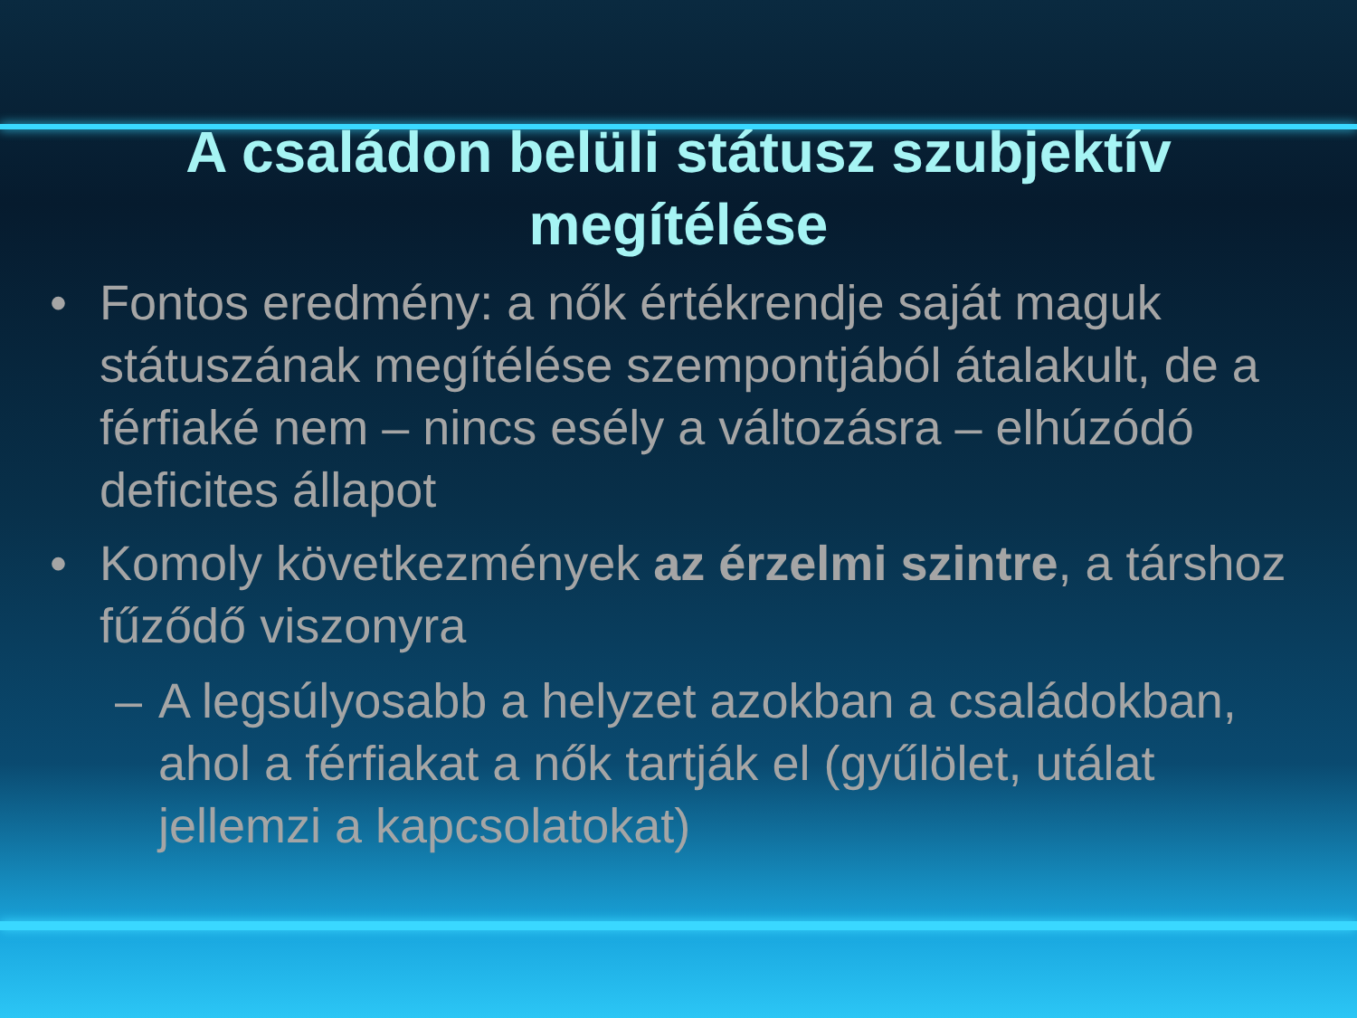A családon belüli státusz szubjektív megítélése
• Fontos eredmény: a nők értékrendje saját maguk státuszának megítélése szempontjából átalakult, de a férfiaké nem – nincs esély a változásra – elhúzódó deficites állapot
• Komoly következmények az érzelmi szintre, a társhoz fűződő viszonyra
– A legsúlyosabb a helyzet azokban a családokban, ahol a férfiakat a nők tartják el (gyűlölet, utálat jellemzi a kapcsolatokat)